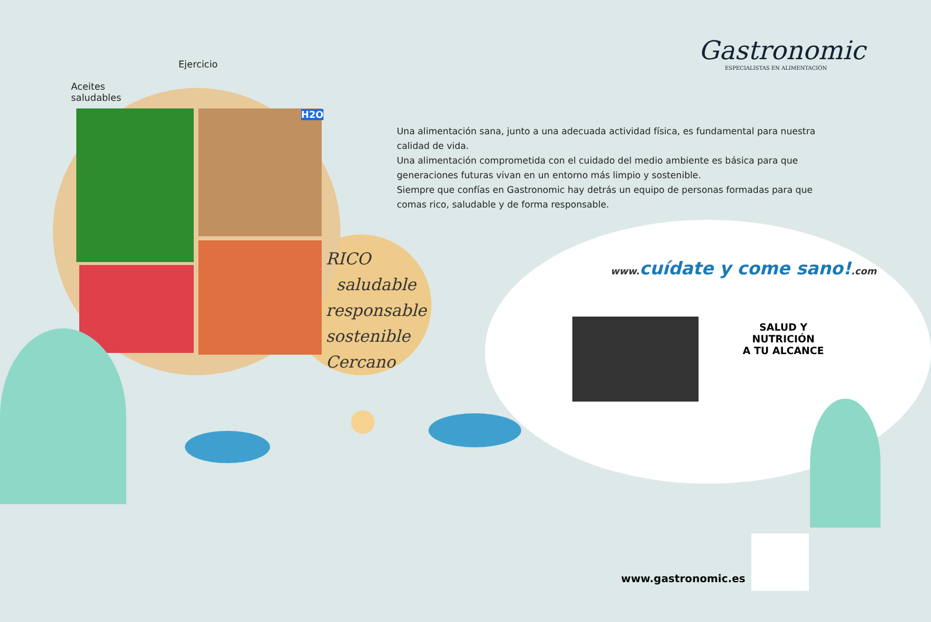Gastronomic
ESPECIALISTAS EN ALIMENTACIÓN
Aceites
saludables
Ejercicio
H2O
Una alimentación sana, junto a una adecuada actividad física, es fundamental para nuestra calidad de vida.
Una alimentación comprometida con el cuidado del medio ambiente es básica para que generaciones futuras vivan en un entorno más limpio y sostenible.
Siempre que confías en Gastronomic hay detrás un equipo de personas formadas para que comas rico, saludable y de forma responsable.
RICO
saludable
responsable
sostenible
Cercano
www. cuídate y come sano!.com
SALUD Y NUTRICIÓN
A TU ALCANCE
www.gastronomic.es